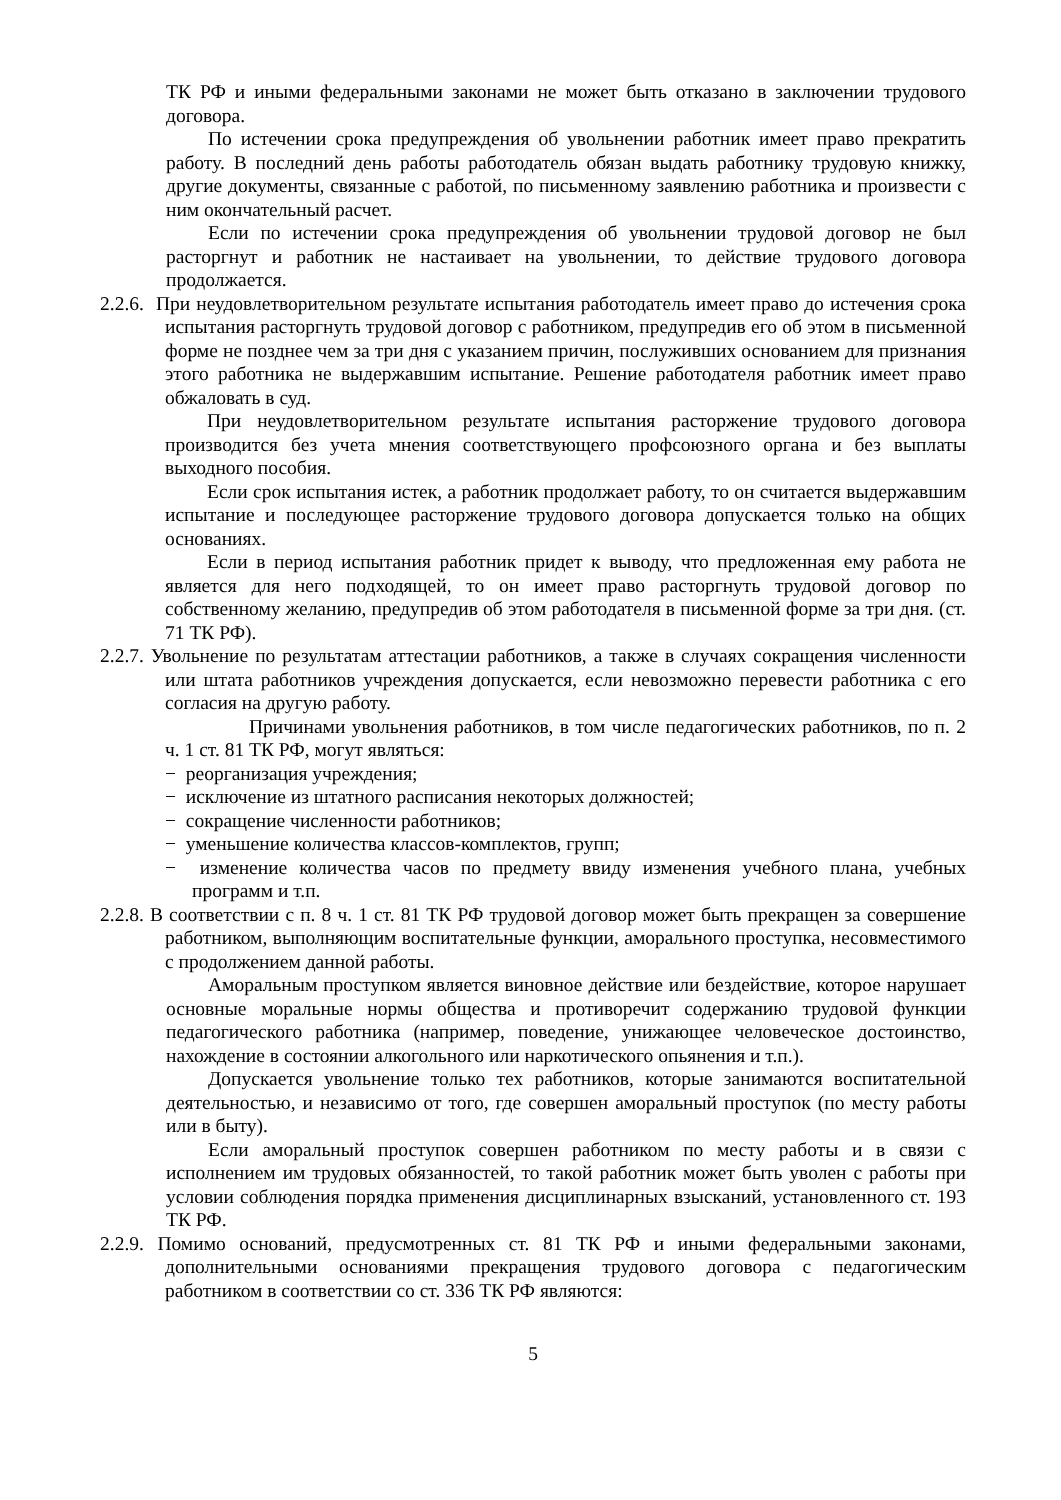ТК РФ и иными федеральными законами не может быть отказано в заключении трудового договора.
По истечении срока предупреждения об увольнении работник имеет право прекратить работу. В последний день работы работодатель обязан выдать работнику трудовую книжку, другие документы, связанные с работой, по письменному заявлению работника и произвести с ним окончательный расчет.
Если по истечении срока предупреждения об увольнении трудовой договор не был расторгнут и работник не настаивает на увольнении, то действие трудового договора продолжается.
2.2.6. При неудовлетворительном результате испытания работодатель имеет право до истечения срока испытания расторгнуть трудовой договор с работником, предупредив его об этом в письменной форме не позднее чем за три дня с указанием причин, послуживших основанием для признания этого работника не выдержавшим испытание. Решение работодателя работник имеет право обжаловать в суд.
При неудовлетворительном результате испытания расторжение трудового договора производится без учета мнения соответствующего профсоюзного органа и без выплаты выходного пособия.
Если срок испытания истек, а работник продолжает работу, то он считается выдержавшим испытание и последующее расторжение трудового договора допускается только на общих основаниях.
Если в период испытания работник придет к выводу, что предложенная ему работа не является для него подходящей, то он имеет право расторгнуть трудовой договор по собственному желанию, предупредив об этом работодателя в письменной форме за три дня. (ст. 71 ТК РФ).
2.2.7. Увольнение по результатам аттестации работников, а также в случаях сокращения численности или штата работников учреждения допускается, если невозможно перевести работника с его согласия на другую работу.
Причинами увольнения работников, в том числе педагогических работников, по п. 2 ч. 1 ст. 81 ТК РФ, могут являться:
− реорганизация учреждения;
− исключение из штатного расписания некоторых должностей;
− сокращение численности работников;
− уменьшение количества классов-комплектов, групп;
− изменение количества часов по предмету ввиду изменения учебного плана, учебных программ и т.п.
2.2.8. В соответствии с п. 8 ч. 1 ст. 81 ТК РФ трудовой договор может быть прекращен за совершение работником, выполняющим воспитательные функции, аморального проступка, несовместимого с продолжением данной работы.
Аморальным проступком является виновное действие или бездействие, которое нарушает основные моральные нормы общества и противоречит содержанию трудовой функции педагогического работника (например, поведение, унижающее человеческое достоинство, нахождение в состоянии алкогольного или наркотического опьянения и т.п.).
Допускается увольнение только тех работников, которые занимаются воспитательной деятельностью, и независимо от того, где совершен аморальный проступок (по месту работы или в быту).
Если аморальный проступок совершен работником по месту работы и в связи с исполнением им трудовых обязанностей, то такой работник может быть уволен с работы при условии соблюдения порядка применения дисциплинарных взысканий, установленного ст. 193 ТК РФ.
2.2.9. Помимо оснований, предусмотренных ст. 81 ТК РФ и иными федеральными законами, дополнительными основаниями прекращения трудового договора с педагогическим работником в соответствии со ст. 336 ТК РФ являются:
5